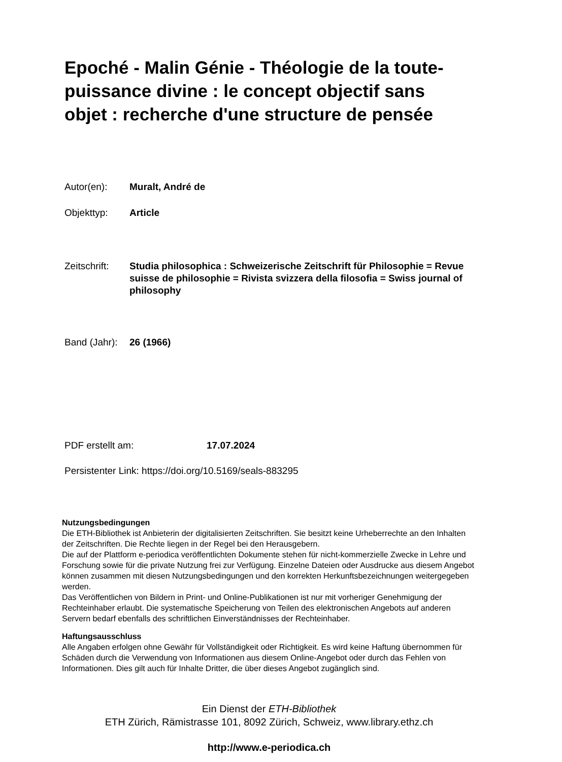Epoché - Malin Génie - Théologie de la toute-puissance divine : le concept objectif sans objet : recherche d'une structure de pensée
Autor(en): Muralt, André de
Objekttyp: Article
Zeitschrift:
Studia philosophica : Schweizerische Zeitschrift für Philosophie = Revue suisse de philosophie = Rivista svizzera della filosofia = Swiss journal of philosophy
Band (Jahr):
26 (1966)
PDF erstellt am: 17.07.2024
Persistenter Link: https://doi.org/10.5169/seals-883295
Nutzungsbedingungen
Die ETH-Bibliothek ist Anbieterin der digitalisierten Zeitschriften. Sie besitzt keine Urheberrechte an den Inhalten der Zeitschriften. Die Rechte liegen in der Regel bei den Herausgebern.
Die auf der Plattform e-periodica veröffentlichten Dokumente stehen für nicht-kommerzielle Zwecke in Lehre und Forschung sowie für die private Nutzung frei zur Verfügung. Einzelne Dateien oder Ausdrucke aus diesem Angebot können zusammen mit diesen Nutzungsbedingungen und den korrekten Herkunftsbezeichnungen weitergegeben werden.
Das Veröffentlichen von Bildern in Print- und Online-Publikationen ist nur mit vorheriger Genehmigung der Rechteinhaber erlaubt. Die systematische Speicherung von Teilen des elektronischen Angebots auf anderen Servern bedarf ebenfalls des schriftlichen Einverständnisses der Rechteinhaber.
Haftungsausschluss
Alle Angaben erfolgen ohne Gewähr für Vollständigkeit oder Richtigkeit. Es wird keine Haftung übernommen für Schäden durch die Verwendung von Informationen aus diesem Online-Angebot oder durch das Fehlen von Informationen. Dies gilt auch für Inhalte Dritter, die über dieses Angebot zugänglich sind.
Ein Dienst der ETH-Bibliothek
ETH Zürich, Rämistrasse 101, 8092 Zürich, Schweiz, www.library.ethz.ch
http://www.e-periodica.ch